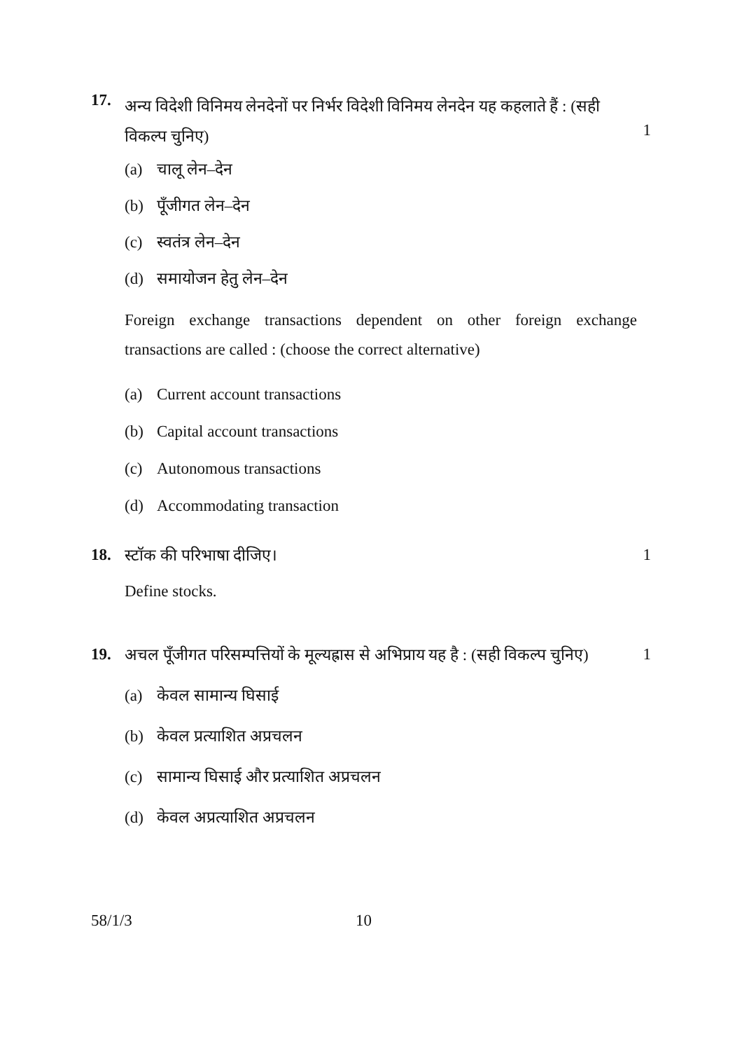17.
अन्य विदेशी विनिमय लेनदेनों पर निर्भर विदेशी विनिमय लेनदेन यह कहलाते हैं : (सही विकल्प चुनिए)
1
(a) चालू लेन–देन
(b) पूँजीगत लेन–देन
(c) स्वतंत्र लेन–देन
(d) समायोजन हेतु लेन–देन
Foreign exchange transactions dependent on other foreign exchange transactions are called : (choose the correct alternative)
(a) Current account transactions
(b) Capital account transactions
(c) Autonomous transactions
(d) Accommodating transaction
18. स्टॉक की परिभाषा दीजिए। 1
Define stocks.
19. अचल पूँजीगत परिसम्पत्तियों के मूल्यह्रास से अभिप्राय यह है : (सही विकल्प चुनिए)
1
(a) केवल सामान्य घिसाई
(b) केवल प्रत्याशित अप्रचलन
(c) सामान्य घिसाई और प्रत्याशित अप्रचलन
(d) केवल अप्रत्याशित अप्रचलन
58/1/3 10